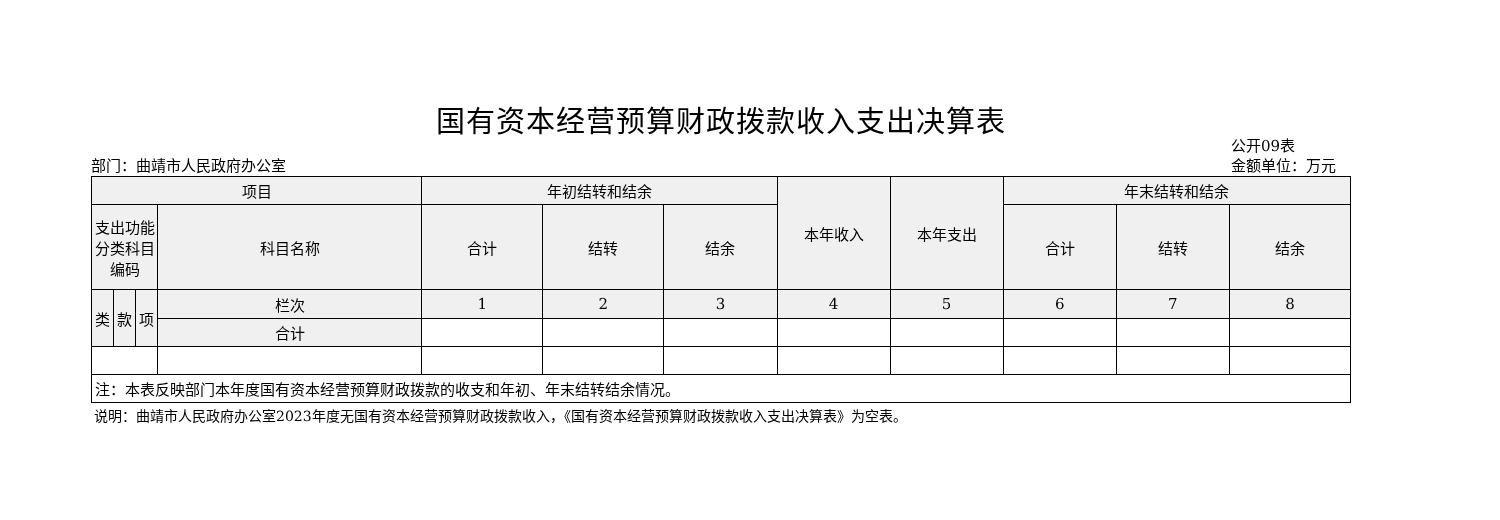国有资本经营预算财政拨款收入支出决算表
部门：曲靖市人民政府办公室
公开09表
金额单位：万元
| 项目 | | | | 年初结转和结余 | | | 本年收入 | 本年支出 | 年末结转和结余 | | |
| --- | --- | --- | --- | --- | --- | --- | --- | --- | --- | --- | --- |
| 支出功能分类科目编码 | | | 科目名称 | 合计 | 结转 | 结余 | | | 合计 | 结转 | 结余 |
| 类 | 款 | 项 | 栏次 | 1 | 2 | 3 | 4 | 5 | 6 | 7 | 8 |
| | | | 合计 | | | | | | | | |
| 注：本表反映部门本年度国有资本经营预算财政拨款的收支和年初、年末结转结余情况。 | | | | | | | | | | | |
说明：曲靖市人民政府办公室2023年度无国有资本经营预算财政拨款收入，《国有资本经营预算财政拨款收入支出决算表》为空表。